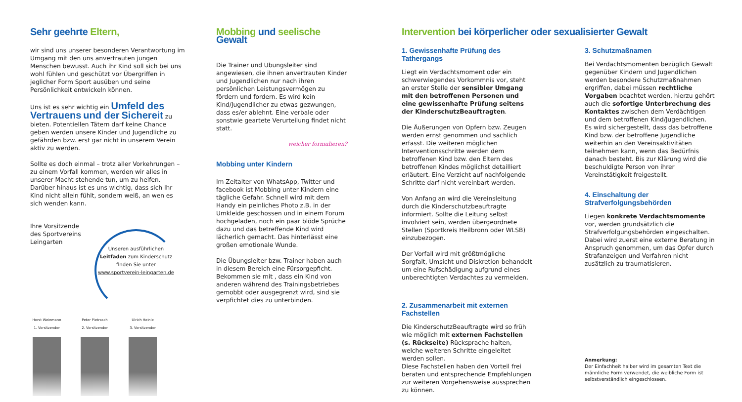Sehr geehrte Eltern,
wir sind uns unserer besonderen Verantwortung im Umgang mit den uns anvertrauten jungen Menschen bewusst. Auch ihr Kind soll sich bei uns wohl fühlen und geschützt vor Übergriffen in jeglicher Form Sport ausüben und seine Persönlichkeit entwickeln können.
Uns ist es sehr wichtig ein Umfeld des Vertrauens und der Sichereit zu bieten. Potentiellen Tätern darf keine Chance geben werden unsere Kinder und Jugendliche zu gefährden bzw. erst gar nicht in unserem Verein aktiv zu werden.
Sollte es doch einmal – trotz aller Vorkehrungen – zu einem Vorfall kommen, werden wir alles in unserer Macht stehende tun, um zu helfen. Darüber hinaus ist es uns wichtig, dass sich Ihr Kind nicht allein fühlt, sondern weiß, an wen es sich wenden kann.
Ihre Vorsitzende
des Sportvereins
Leingarten
Unseren ausführlichen
Leitfaden zum Kinderschutz
finden Sie unter
www.sportverein-leingarten.de
Horst Weinmann
1. Vorsitzender
Peter Pietrasch
2. Vorsitzender
Ulrich Heinle
3. Vorsitzender
Mobbing und seelische Gewalt
Die Trainer und Übungsleiter sind angewiesen, die ihnen anvertrauten Kinder und Jugendlichen nur nach ihren persönlichen Leistungsvermögen zu fördern und fordern. Es wird kein Kind/Jugendlicher zu etwas gezwungen, dass es/er ablehnt. Eine verbale oder sonstwie geartete Verurteilung findet nicht statt.
weicher formulieren?
Mobbing unter Kindern
Im Zeitalter von WhatsApp, Twitter und facebook ist Mobbing unter Kindern eine tägliche Gefahr. Schnell wird mit dem Handy ein peinliches Photo z.B. in der Umkleide geschossen und in einem Forum hochgeladen, noch ein paar blöde Sprüche dazu und das betreffende Kind wird lächerlich gemacht. Das hinterlässt eine großen emotionale Wunde.
Die Übungsleiter bzw. Trainer haben auch in diesem Bereich eine Fürsorgepficht. Bekommen sie mit , dass ein Kind von anderen während des Trainingsbetriebes gemobbt oder ausgegrenzt wird, sind sie verpfichtet dies zu unterbinden.
Intervention bei körperlicher oder sexualisierter Gewalt
1. Gewissenhafte Prüfung des Tathergangs
Liegt ein Verdachtsmoment oder ein schwerwiegendes Vorkommnis vor, steht an erster Stelle der sensibler Umgang mit den betroffenen Personen und eine gewissenhafte Prüfung seitens der KinderschutzBeauftragten.
Die Äußerungen von Opfern bzw. Zeugen werden ernst genommen und sachlich erfasst. Die weiteren möglichen Interventionsschritte werden dem betroffenen Kind bzw. den Eltern des betroffenen Kindes möglichst detailliert erläutert. Eine Verzicht auf nachfolgende Schritte darf nicht vereinbart werden.
Von Anfang an wird die Vereinsleitung durch die Kinderschutzbeauftragte informiert. Sollte die Leitung selbst involviert sein, werden übergeordnete Stellen (Sportkreis Heilbronn oder WLSB) einzubezogen.
Der Vorfall wird mit größtmögliche Sorgfalt, Umsicht und Diskretion behandelt um eine Rufschädigung aufgrund eines unberechtigten Verdachtes zu vermeiden.
2. Zusammenarbeit mit externen Fachstellen
Die KinderschutzBeauftragte wird so früh wie möglich mit externen Fachstellen (s. Rückseite) Rücksprache halten, welche weiteren Schritte eingeleitet werden sollen.
Diese Fachstellen haben den Vorteil frei beraten und entsprechende Empfehlungen zur weiteren Vorgehensweise aussprechen zu können.
3. Schutzmaßnamen
Bei Verdachtsmomenten bezüglich Gewalt gegenüber Kindern und Jugendlichen werden besondere Schutzmaßnahmen ergriffen, dabei müssen rechtliche Vorgaben beachtet werden, hierzu gehört auch die sofortige Unterbrechung des Kontaktes zwischen dem Verdächtigen und dem betroffenen Kind/Jugendlichen.
Es wird sichergestellt, dass das betroffene Kind bzw. der betroffene Jugendliche weiterhin an den Vereinsaktivitäten teilnehmen kann, wenn das Bedürfnis danach besteht. Bis zur Klärung wird die beschuldigte Person von ihrer Vereinstätigkeit freigestellt.
4. Einschaltung der Strafverfolgungsbehörden
Liegen konkrete Verdachtsmomente vor, werden grundsätzlich die Strafverfolgungsbehörden eingeschalten. Dabei wird zuerst eine externe Beratung in Anspruch genommen, um das Opfer durch Strafanzeigen und Verfahren nicht zusätzlich zu traumatisieren.
Anmerkung:
Der Einfachheit halber wird im gesamten Text die männliche Form verwendet, die weibliche Form ist selbstverständlich eingeschlossen.